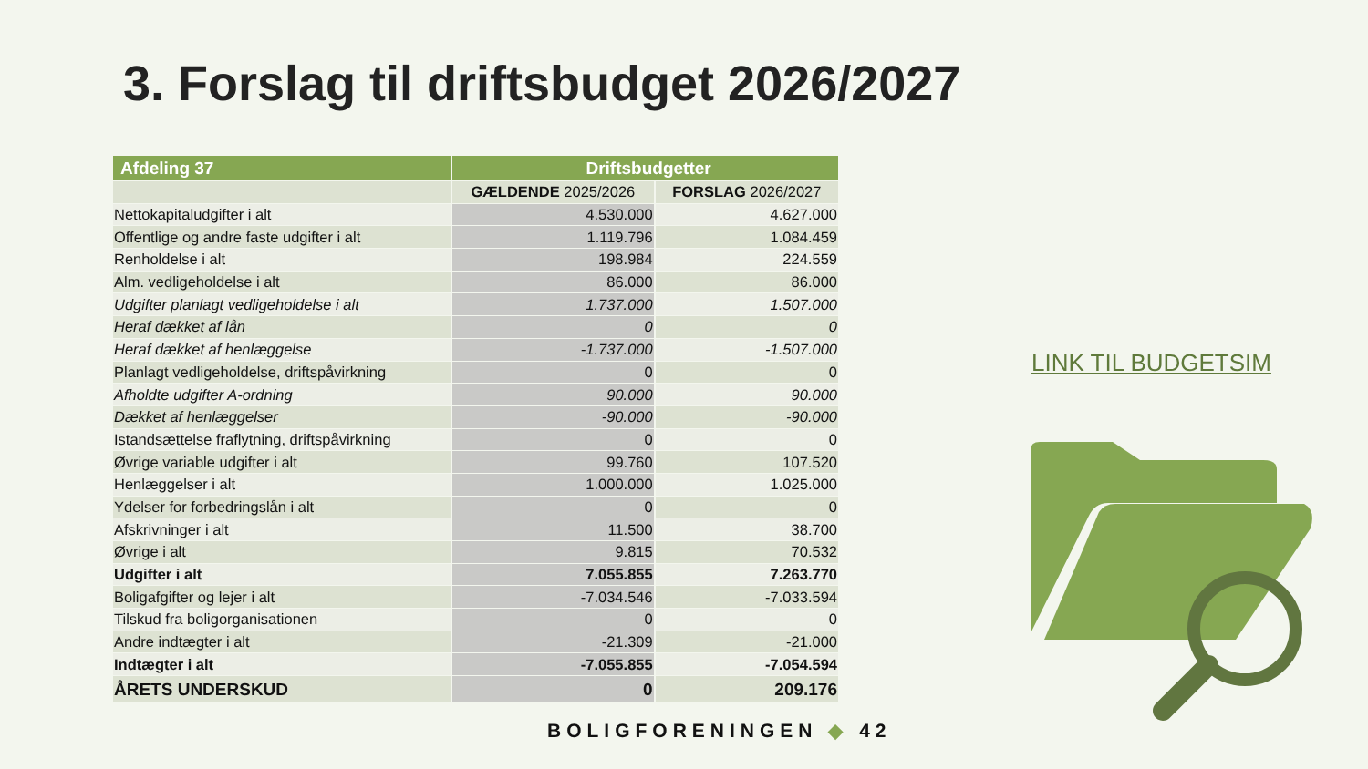3. Forslag til driftsbudget 2026/2027
| Afdeling 37 | Driftsbudgetter | |
| --- | --- | --- |
| | GÆLDENDE 2025/2026 | FORSLAG 2026/2027 |
| Nettokapitaludgifter i alt | 4.530.000 | 4.627.000 |
| Offentlige og andre faste udgifter i alt | 1.119.796 | 1.084.459 |
| Renholdelse i alt | 198.984 | 224.559 |
| Alm. vedligeholdelse i alt | 86.000 | 86.000 |
| Udgifter planlagt vedligeholdelse i alt | 1.737.000 | 1.507.000 |
| Heraf dækket af lån | 0 | 0 |
| Heraf dækket af henlæggelse | -1.737.000 | -1.507.000 |
| Planlagt vedligeholdelse, driftspåvirkning | 0 | 0 |
| Afholdte udgifter A-ordning | 90.000 | 90.000 |
| Dækket af henlæggelser | -90.000 | -90.000 |
| Istandsættelse fraflytning, driftspåvirkning | 0 | 0 |
| Øvrige variable udgifter i alt | 99.760 | 107.520 |
| Henlæggelser i alt | 1.000.000 | 1.025.000 |
| Ydelser for forbedringslån i alt | 0 | 0 |
| Afskrivninger i alt | 11.500 | 38.700 |
| Øvrige i alt | 9.815 | 70.532 |
| Udgifter i alt | 7.055.855 | 7.263.770 |
| Boligafgifter og lejer i alt | -7.034.546 | -7.033.594 |
| Tilskud fra boligorganisationen | 0 | 0 |
| Andre indtægter i alt | -21.309 | -21.000 |
| Indtægter i alt | -7.055.855 | -7.054.594 |
| ÅRETS UNDERSKUD | 0 | 209.176 |
LINK TIL BUDGETSIM
BOLIGFORENINGEN ◆ 42